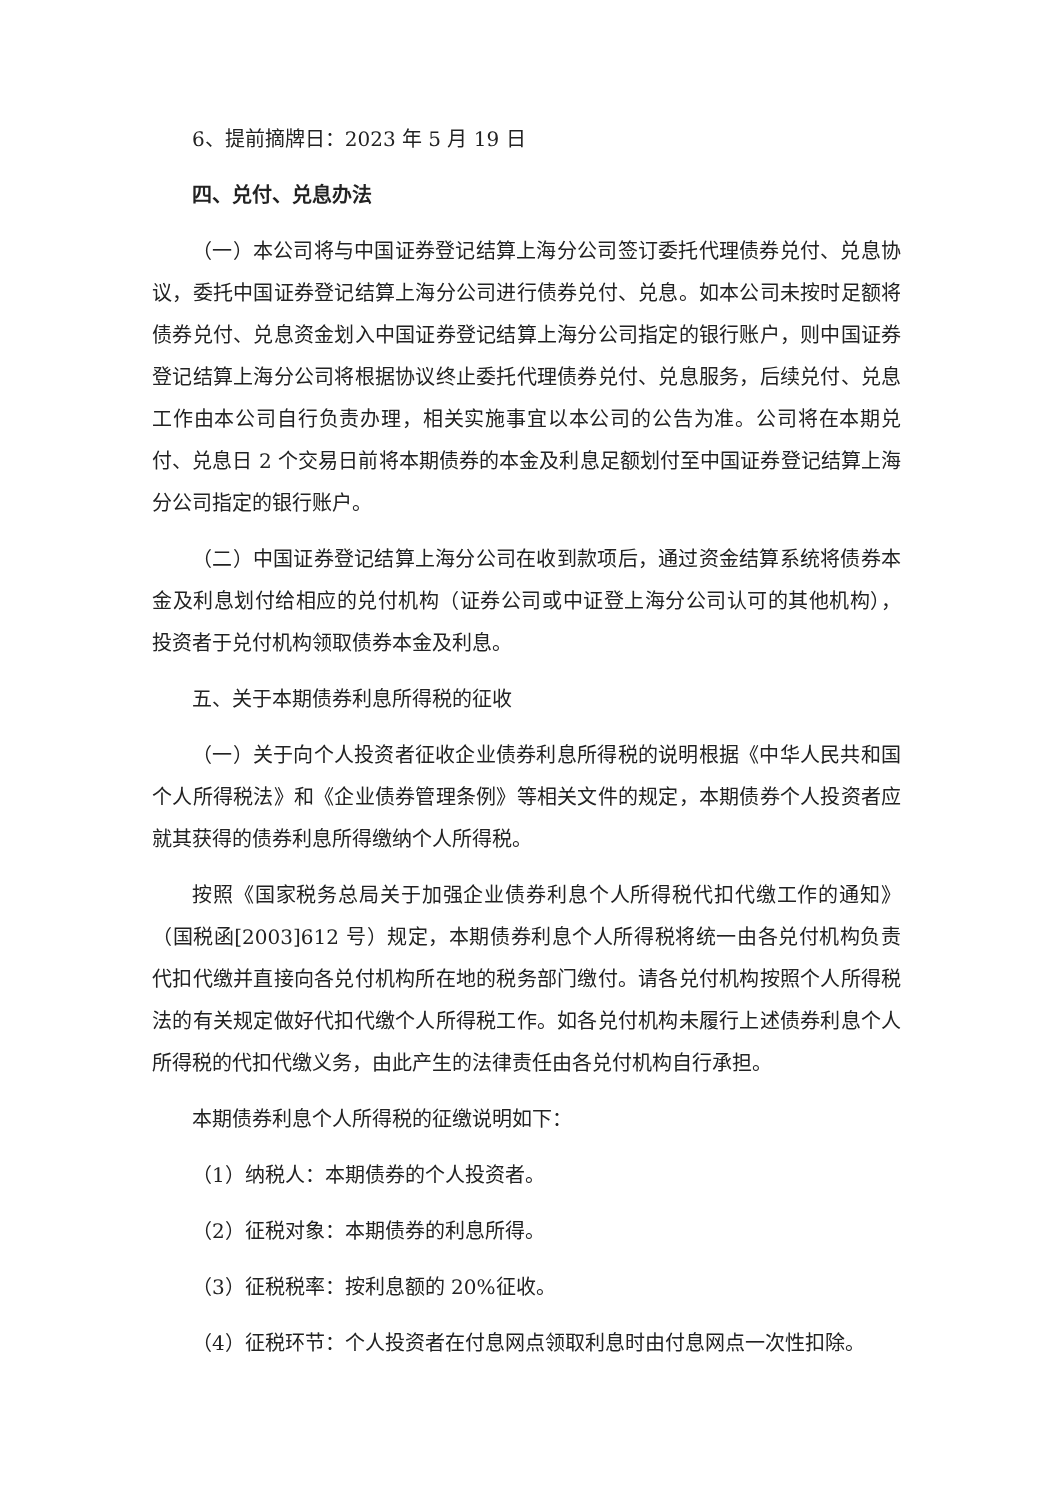6、提前摘牌日：2023 年 5 月 19 日
四、兑付、兑息办法
（一）本公司将与中国证券登记结算上海分公司签订委托代理债券兑付、兑息协议，委托中国证券登记结算上海分公司进行债券兑付、兑息。如本公司未按时足额将债券兑付、兑息资金划入中国证券登记结算上海分公司指定的银行账户，则中国证券登记结算上海分公司将根据协议终止委托代理债券兑付、兑息服务，后续兑付、兑息工作由本公司自行负责办理，相关实施事宜以本公司的公告为准。公司将在本期兑付、兑息日 2 个交易日前将本期债券的本金及利息足额划付至中国证券登记结算上海分公司指定的银行账户。
（二）中国证券登记结算上海分公司在收到款项后，通过资金结算系统将债券本金及利息划付给相应的兑付机构（证券公司或中证登上海分公司认可的其他机构），投资者于兑付机构领取债券本金及利息。
五、关于本期债券利息所得税的征收
（一）关于向个人投资者征收企业债券利息所得税的说明根据《中华人民共和国个人所得税法》和《企业债券管理条例》等相关文件的规定，本期债券个人投资者应就其获得的债券利息所得缴纳个人所得税。
按照《国家税务总局关于加强企业债券利息个人所得税代扣代缴工作的通知》（国税函[2003]612 号）规定，本期债券利息个人所得税将统一由各兑付机构负责代扣代缴并直接向各兑付机构所在地的税务部门缴付。请各兑付机构按照个人所得税法的有关规定做好代扣代缴个人所得税工作。如各兑付机构未履行上述债券利息个人所得税的代扣代缴义务，由此产生的法律责任由各兑付机构自行承担。
本期债券利息个人所得税的征缴说明如下：
（1）纳税人：本期债券的个人投资者。
（2）征税对象：本期债券的利息所得。
（3）征税税率：按利息额的 20%征收。
（4）征税环节：个人投资者在付息网点领取利息时由付息网点一次性扣除。